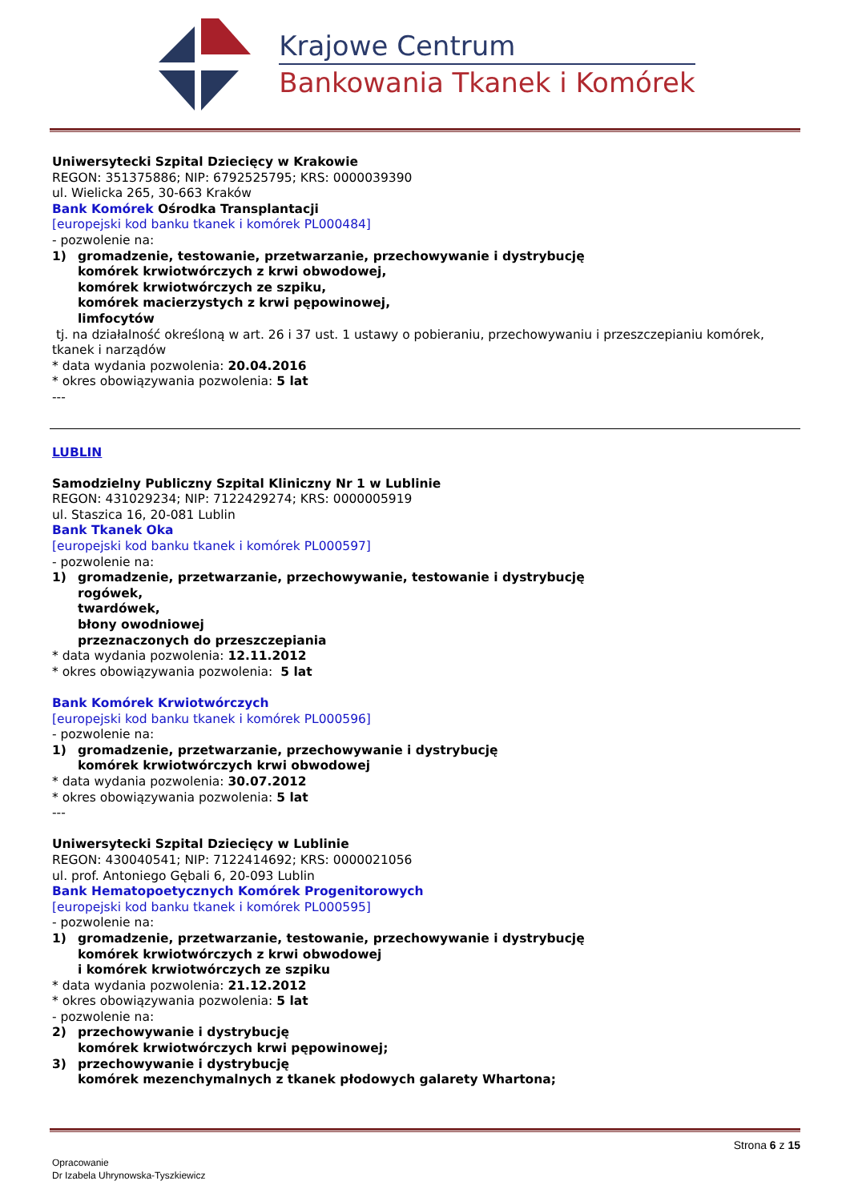Krajowe Centrum
Bankowania Tkanek i Komórek
Uniwersytecki Szpital Dziecięcy w Krakowie
REGON: 351375886; NIP: 6792525795; KRS: 0000039390
ul. Wielicka 265, 30-663 Kraków
Bank Komórek Ośrodka Transplantacji
[europejski kod banku tkanek i komórek PL000484]
- pozwolenie na:
1) gromadzenie, testowanie, przetwarzanie, przechowywanie i dystrybucję
komórek krwiotwórczych z krwi obwodowej,
komórek krwiotwórczych ze szpiku,
komórek macierzystych z krwi pępowinowej,
limfocytów
tj. na działalność określoną w art. 26 i 37 ust. 1 ustawy o pobieraniu, przechowywaniu i przeszczepianiu komórek, tkanek i narządów
* data wydania pozwolenia: 20.04.2016
* okres obowiązywania pozwolenia: 5 lat
---
LUBLIN
Samodzielny Publiczny Szpital Kliniczny Nr 1 w Lublinie
REGON: 431029234; NIP: 7122429274; KRS: 0000005919
ul. Staszica 16, 20-081 Lublin
Bank Tkanek Oka
[europejski kod banku tkanek i komórek PL000597]
- pozwolenie na:
1) gromadzenie, przetwarzanie, przechowywanie, testowanie i dystrybucję
rogówek,
twardówek,
błony owodniowej
przeznaczonych do przeszczepiania
* data wydania pozwolenia: 12.11.2012
* okres obowiązywania pozwolenia: 5 lat
Bank Komórek Krwiotwórczych
[europejski kod banku tkanek i komórek PL000596]
- pozwolenie na:
1) gromadzenie, przetwarzanie, przechowywanie i dystrybucję
komórek krwiotwórczych krwi obwodowej
* data wydania pozwolenia: 30.07.2012
* okres obowiązywania pozwolenia: 5 lat
---
Uniwersytecki Szpital Dziecięcy w Lublinie
REGON: 430040541; NIP: 7122414692; KRS: 0000021056
ul. prof. Antoniego Gębali 6, 20-093 Lublin
Bank Hematopoetycznych Komórek Progenitorowych
[europejski kod banku tkanek i komórek PL000595]
- pozwolenie na:
1) gromadzenie, przetwarzanie, testowanie, przechowywanie i dystrybucję
komórek krwiotwórczych z krwi obwodowej
i komórek krwiotwórczych ze szpiku
* data wydania pozwolenia: 21.12.2012
* okres obowiązywania pozwolenia: 5 lat
- pozwolenie na:
2) przechowywanie i dystrybucję
komórek krwiotwórczych krwi pępowinowej;
3) przechowywanie i dystrybucję
komórek mezenchymalnych z tkanek płodowych galarety Whartona;
Strona 6 z 15
Opracowanie
Dr Izabela Uhrynowska-Tyszkiewicz